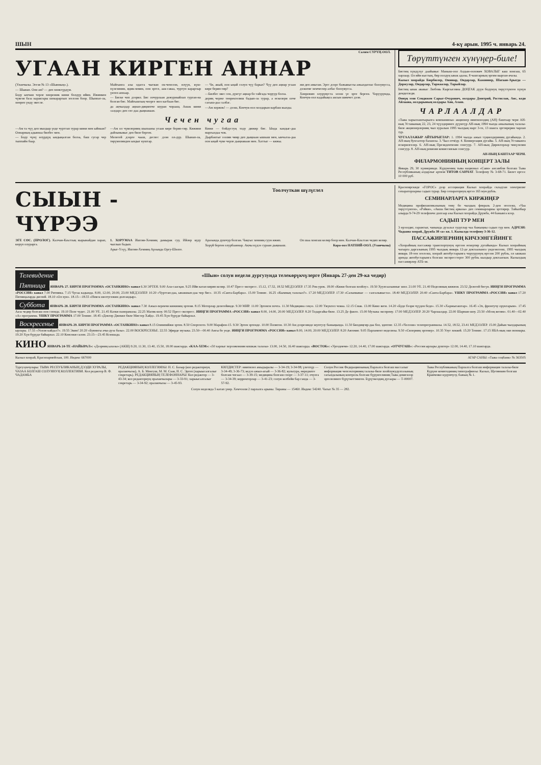ШЫН 4-кү арын. 1995 ч. январь 24.
Салим СҮРҮҢ-ООЛ.
УГААН КИРГЕН АҢНАР
(Уланчызы. Эгези № 13 «Шынның».).
— Шынап. Оон ам? — деп хөөктүрдүм.
Боду ынчаш черле хөөрежик кижи болдур ийин. Ижинкен чүвези база карактары шокарартып эгелээн боор. Шыппат-ла, хөөреп үндү эвесле.
Майгынга азы одагга чыткан ок-чемзээн, өлүүн, күш-хүлезинин, идик-хевин, оон эртсе, аак-саваа, чуртуп карартыр үнтеп аппаар.
— Биске чоп дээрил. Бис оочурлаан дежурныйлап турган-на болган бис. Майгыштың чоорге эвээ кагбаан бис.
да аңчылдар аңнап-диңнепче шуран чораащ. Ашак кижи «алдар» деп сөс-даа дыңнаваан.
— Чө, акый, оон ыңай солуп чүү барыл? Чүү деп аңнар угаан кире берип-тир?
—Билбес эвес сен, дүктүг аңнар бо тайгада чоруур болза.
дериң черже төөректелиш бадып-ла турар, а өскелери олче сагыш-даа салбас.
—Ам хоржок! — дээш, Кончук-оол холдарын карбаш кылды.
жи деп амытан. Эртс дээрс бажывысты ажылдатпас болзувусса, дээштиг хемчеглер албас болзувусса.
Хөөрежип олурувуста элээн үе эрте берген. Чоруурумда, Кончук-оол кадайыңга аксын шимчет дээн.
Чечен чугаа
—Ам та чүү деп мыздыр үеде чурттап турар кижи мен ыйнаан? Оонарның адыннаа билбес мен.
— Боду чүнү өлүрдүң ындыңалган болза, баш сугар чер тыппайн баар.
—Ам ол чүвелерниң шыпааны угаан кире берип-тир. Кижини дайзынывыс деп биле берген.
Мелегей дээрге чааш, деспес дээн ол-дур. Шынап-ла, төрүмелинден ындыг куштар.
Кижи — бойдустуң тоду дижир бис. Ында кандыг-даа маргылдаа чок.
Дырбактыг эзэлин чиир деп дыңнаан ышкаш мен, ынчалза-даа оон ыңай чуве черле дыңнаваан мен. Хаттыг — кижы.
Төрүттүнген хүнүңер-биле!
Бистиң хүндүлүг даайывыс Маныш-оол Алдын-оолович ХОВАЛЫГ каш хонгаш, 65 харлаар. Ол ийи кыстың, бир оолдуң ынак адазы, 8 чаштарның эргим кырган-ачазы.
Кызыл хоорайда Бюрбюлер, Оюннар, Ондарлар, Кажиннер, Шагаан-Арыгда — Доржулар, Ондарлар, Таржаалар, Тарыйлар.
Бистиң ынак ававыс Любовь Кыргысовна ДОҢГАК дүүн бодунуң төрүттүнген хүнүн демдегледи.
Өөнүң ээзи Сендижен Сарыг-Очурович, оолдары Дмитрий, Ростислав, Анс, кеди Айлаана, оолдарының оолдары Аян, Алаш.
ЧАРЛААЛДАР
«Тыва харылзаштырылга компаниязы» акционер ниитилелдиң (АН) баштаар чери АН-ның Уставының 22, 23, 24 чүүлдеринге дүүштүр АН-ның 1994 чылда ажылының талазы-биле акционерлерниң чыл хуралын 1995 чылдың март 3-те, 13 шакта эрттирерин чарлап тур.
ЧУГААЛАЖЫР АЙТЫРЫГЛАР: 1. 1994 чылда ажыл түңнелдериниң дугайында. 2. АН-ның бухгалтер балансы. 3. Чыл отчёду. 4. Конвертация дугайы. 5. АН-ның Уставынга өскерилгелер. 6. АН-ның Президентизин сонгуур. 7. АН-ның Директорлар чөвүлелин сонгуур. 8. АН-ның ревизия комиссиязын сонгуур.
АН-НЫҢ БАШТААР ЧЕРИ.
ФИЛАРМОНИЯНЫҢ КОНЦЕРТ ЗАЛЫ
Январь 29, 30 хүннеринде. Күрүнениң тыва национал «Саян» ансамбли болгаш Тыва Республиканың алдарлыг артизи ТИТОВ САНЧАТ. Телефону № 3-68-71. Билет өртээ: 10 000 руб.
СЫЫН - ЧҮРЭЭ
Тоолчуткан шүлүглел
ЭГЕ СӨС. (ПРОЛОГ). Калчан-Каъттың кырынайдан харап, көрүп олурарга.
1. ХОРУМАА Иштин-Хемниң дамырак суу, Ийлер куду чыглып бадып.
Арыг-Үзүү, Иштин-Хемниң Арзыңда Оргу-Шөлге.
Аразында душчур болган. Чаңгыс хемниң суун ижип.
Хорүй берген олурбааннар. Аңчы күдээ сураан дыңнааш.
Оп шаа хонгаш келир боор мен. Калчан-Каъттан чедип келир.
Кара-оол НАТПИЙ-ООЛ. (Уланчызы)
Красноярскиде «ГОРОС» дээр ассоциация Кызыл хоорайда складтан электрилиг сепараторларны садып турар. Бир сепараторнуң өртээ 165 мун рубль.
СЕМИНАРЛАРГА КИРЖИҢЕР
Медицина профилактиказының төвү бо чылдың февраль 2-ден эгелээш, «Чаа төрүттүнген», «Рэйки», «Акша бистиң арвазы» деп семинарларны эрттирер. Тайылбыр алырда 9-74-29 телефонче долгаар азы Кызыл хоорайда Дружба, 44 бажынга кээр.
САДЫП ТУР МЕН
3 өрээлдиг, гаражтыг, чанында дузалал тудуглар чаа бажыңны садып тур мен. АДРЕЗИ: Чадаана хоорай, Дружба 38 «а» кв. 1. Кызылда телефону 3-36-12.
ПАССАЖИРЛЕРНИҢ КИЧЭЭНГЕЙИНГЕ
«Хоорайның пассажир транспортунуң өртээн өскертир дугайында» Кызыл хоорайның чагырга даргазының 1995 чылдың январь 12-де доктаалынга үндезилээш, 1995 чылдың январь 18-тен эгелээш, хоорай автобустарынга чоруурунуң өртээн 200 рубль, ол ышкаш аренда автобустарынга болгаш экспресстерге 300 рубль кылдыр доктааткан. Кызылдың пассажирлер АТБ-зи.
Телевидение
«Шын» солун неделя дургузунда телекөрүкчүлерге (Январь 27-ден 29-ка чедир)
Пятница ЯНВАРЬ 27. БИРГИ ПРОГРАММА «ОСТАНКИНО» канал 6.30 ЭРТЕН. 9.00 Ала-саасқан. 9.25 Ийи катап кирип келир. 10.47 Пресс-экспресс. 15.12, 17.52, 18.52 МЕДЭЭЛЕР. 17.35 Рок-урок. 18.00 «Кижи болгаш хоойлу». 19.50 Хуулгаазынныг шөл. 21.00 УЕ. 21.40 Неделяның кижизи. 23.52 Делегей бөгүн. ИИҢГИ ПРОГРАММА «РОССИЯ» канал 7.00 Ритмика. 7.15 Чугаа кадында. 8.00, 12.00, 20.00, 23.00 МЕДЭЭЛЕР. 10.20 «Чурттап-даа, ынакшып-даа чор бис». 10.35 «Санта-Барбара». 15.00 Теннис. 16.25 «Кымның талазыл?». 17.20 МЕДЭЭЛЕР. 17.30 «Салымывыс — салгалывыста». 18.40 МЕДЭЭЛЕР. 20.40 «Санта-Барбара». ҮШКҮ ПРОГРАММА «РОССИЯ» канал 17.20 Пятницаларда диспей. 18.10 «Ол хун». 18.15—18.55 «Невск шелтугежин долгандыр».
Суббота ЯНВАРЬ 28. БИРГИ ПРОГРАММА «ОСТАНКИНО» канал 7.30 Ажыл-херекчи кижиниң эртени. 8.15 Моторлар делегейинде. 9.30 МИР. 11.00 Эртенги почта. 11.30 Медицина сеңээ. 12.00 Ужуктел чокка. 12.15 Смак. 13.00 Кино веги. 14.20 «Буде бээри чүүден беде». 15.30 «Харжыгаштар». 16.45 «Эх, фронтучу оруктарым». 17.45 Ааза чедир болгаш оон соонда. 19.10 Поле чудес. 21.00 УЕ. 21.45 Катки панорамазы. 22.25 Магик-шоу. 00.52 Пресс-экспресс. ИИҢГИ ПРОГРАММА «РОССИЯ» канал 8.00, 14.00, 20.00 МЕДЭЭЛЕР. 8.20 Тодаргайы-биле. 13.25 Де факто. 15.00 Музыка экспрому. 17.00 МЕДЭЭЛЕР. 20.20 Чарлаалдар. 22.00 Шарман-шоу. 23.50 «Мээң вегим». 01.40—02.40 «А» программа. ҮШКҮ ПРОГРАММА 17.00 Теннис. 18.45 «Доктор Джекил биле Мистер Хайд». 19.45 Хүн бүрүде байырлал.
Воскресенье ЯНВАРЬ 29. БИРГИ ПРОГРАММА «ОСТАНКИНО» канал 8.15 Олимпийжи эртен. 8.50 Спортлото. 9.00 Марафон-15. 9.30 Эртен эртенде. 10.00 Полигон. 10.30 Ам дээрезинде шуптузу бажыңында. 11.50 Билдиңгир-даа бол, эдептиг. 12.35 «Челээш» телепрограммазы. 14.52, 18.52, 23.41 МЕДЭЭЛЕР. 15.00 Дайын чылдарының ырлары. 17.55 «Уолли кайдал?». 19.55 Экин! 20.20 «Буяннгы ачы-дуза базы». 22.00 ВОСКРЕСЕНЬЕ. 22.55 Эфирде музыка. 23.50—00.40 Ангы бо уеде. ИИҢГИ ПРОГРАММА «РОССИЯ» канал 8.00, 14.00, 20.00 МЕДЭЭЛЕР. 8.20 Автомиг. 9.05 Парламент неделязы. 9.50 «Силерниң эргенер». 10.35 Улуг хоккей. 15.20 Теннис. 17.15 НБА-ның эки оюннары. 19.20 Хүн бүрүде байырлал. 22.10 Кежээки салон. 23.15—23.45 Ксюшада.
КИНО ЯНВАРЬ 24-ТЕ «НАЙЫРАЛ»: «Дээрниң ылазы» (АКШ) 9.20, 11.30, 13.40, 15.50, 18.00 шактарда. «КАА-ХЕМ»: «50 харлыг херээжежнин кошкак талазы» 13.00, 14.50, 16.40 шактарда. «ВОСТОК»: «Ургедекчи» 12.20, 14.40, 17.00 шактарда. «ОТЧУГАШ»: «Россия ырлары душтер» 12.00, 14.40, 17.10 шактарда.
Кызыл хоорай, Красноармейская, 100. Индекс 667000
АГАР САНЫ: «Тыва соцбанк» № 363505
Тургузукчулары: ТЫВА РЕСПУБЛИКАНЫҢ ДЭЭДИ ХУРАЛЫ, ЧАЗАА БОЛГАШ СОЛУННУҢ КОЛЛЕКТИВИ. Кол редактор В. Ф. ЧАДАМБА
РЕДАКЦИЯНЫҢ КОЛЛЕГИЯЗЫ: Н. С. Базыр (кол редакторнуң оралакчызы), А. Б. Монгуш, М. М. Саая, Н. С. Эргеп (харыысалгалыг секретарь). РЕДАКЦИЯНЫҢ ТЕЛЕФОННАРЫ: Кол редактор — 3-43-34; кол редакторнуң оралакчылары — 3-33-91; харыысалгалыг секретарь — 3-34-92; оралакчызы — 3-45-93.
КИЛДИСТЕР: ниитилел амыдыралы — 3-34-19; 3-34-98; үлетпүр — 3-34-49; 3-36-73; кедээ ажыл-агый — 3-36-82; культура, өөредилге болгаш чогаал — 3-39-15; медицина болгаш спорт — 3-37-11; очулга — 3-34-39; корректорлар — 3-41-23; солун келбейн бар ганда — 3-57-92.
Солун Россия Федерациязының Парлалга болгаш массалыг информация чепсектериниң талазы-биле хоойлужудулгазының сагылдазының контроль болгаш бүрүнгелиниң Тыва девискээр эргелелинге бүрүткеттинген. Бүрүткелдиң дугаары — Т-00007.
Тыва Республиканың Парлалга болгаш информация талазы-биле Күрүне комитединиң типографиязы: Кызыл, Щетинкин болгаш Кравченко кудумчузу, бажыц № 1.
Солун неделяда 5 катап үнер. Хемчээли 2 парлалга арыны. Тиражы — 15460. Индекс 54240. Чагыг № 35 — 282.